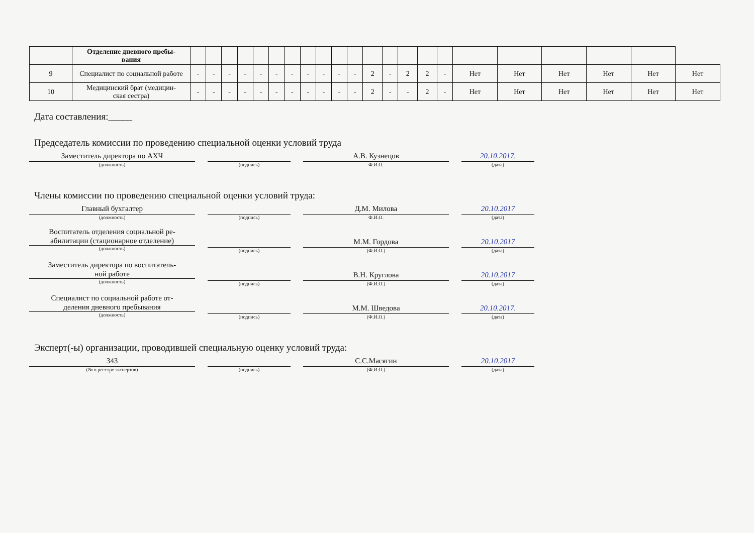| | Отделение дневного пребы- вания | | | | | | | | | | | | | | | | | | | | | | |
| 9 | Специалист по социальной работе | - | - | - | - | - | - | - | - | - | - | - | 2 | - | 2 | 2 | - | Нет | Нет | Нет | Нет | Нет | Нет |
| 10 | Медицинский брат (медицин- ская сестра) | - | - | - | - | - | - | - | - | - | - | - | 2 | - | - | 2 | - | Нет | Нет | Нет | Нет | Нет | Нет |
Дата составления:_____
Председатель комиссии по проведению специальной оценки условий труда
Заместитель директора по АХЧ
(должность)
(подпись)
А.В. Кузнецов
Ф.И.О.
20.10.2017.
(дата)
Члены комиссии по проведению специальной оценки условий труда:
Главный бухгалтер
(должность)
(подпись)
Д.М. Милова
Ф.И.О.
20.10.2017
(дата)
Воспитатель отделения социальной ре-
абилитации (стационарное отделение)
(должность)
(подпись)
М.М. Гордова
(Ф.И.О.)
20.10.2017
(дата)
Заместитель директора по воспитатель-
ной работе
(должность)
(подпись)
В.Н. Круглова
(Ф.И.О.)
20.10.2017
(дата)
Специалист по социальной работе от-
деления дневного пребывания
(должность)
(подпись)
М.М. Шведова
(Ф.И.О.)
20.10.2017.
(дата)
Эксперт(-ы) организации, проводившей специальную оценку условий труда:
343
(№ в реестре экспертов)
(подпись)
С.С.Масягин
(Ф.И.О.)
20.10.2017
(дата)